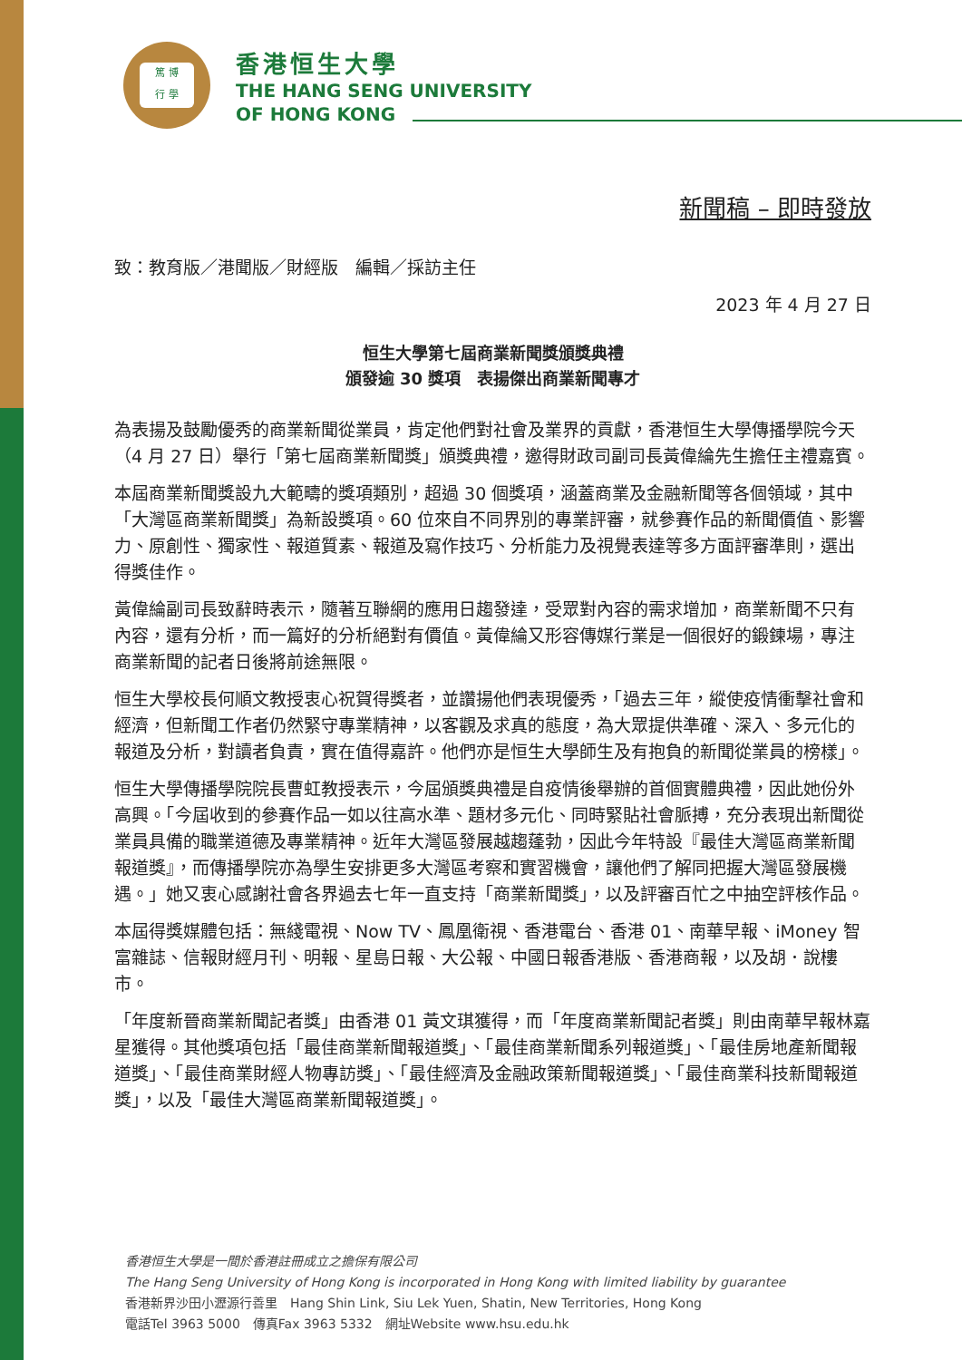篤 博
行 學
香港恒生大學
THE HANG SENG UNIVERSITY
OF HONG KONG
新聞稿 – 即時發放
致：教育版／港聞版／財經版　編輯／採訪主任
2023 年 4 月 27 日
恒生大學第七屆商業新聞獎頒獎典禮
頒發逾 30 獎項　表揚傑出商業新聞專才
為表揚及鼓勵優秀的商業新聞從業員，肯定他們對社會及業界的貢獻，香港恒生大學傳播學院今天（4 月 27 日）舉行「第七屆商業新聞獎」頒獎典禮，邀得財政司副司長黃偉綸先生擔任主禮嘉賓。
本屆商業新聞獎設九大範疇的獎項類別，超過 30 個獎項，涵蓋商業及金融新聞等各個領域，其中「大灣區商業新聞獎」為新設獎項。60 位來自不同界別的專業評審，就參賽作品的新聞價值、影響力、原創性、獨家性、報道質素、報道及寫作技巧、分析能力及視覺表達等多方面評審準則，選出得獎佳作。
黃偉綸副司長致辭時表示，隨著互聯網的應用日趨發達，受眾對內容的需求增加，商業新聞不只有內容，還有分析，而一篇好的分析絕對有價值。黃偉綸又形容傳媒行業是一個很好的鍛鍊場，專注商業新聞的記者日後將前途無限。
恒生大學校長何順文教授衷心祝賀得獎者，並讚揚他們表現優秀，「過去三年，縱使疫情衝擊社會和經濟，但新聞工作者仍然緊守專業精神，以客觀及求真的態度，為大眾提供準確、深入、多元化的報道及分析，對讀者負責，實在值得嘉許。他們亦是恒生大學師生及有抱負的新聞從業員的榜樣」。
恒生大學傳播學院院長曹虹教授表示，今屆頒獎典禮是自疫情後舉辦的首個實體典禮，因此她份外高興。「今屆收到的參賽作品一如以往高水準、題材多元化、同時緊貼社會脈搏，充分表現出新聞從業員具備的職業道德及專業精神。近年大灣區發展越趨蓬勃，因此今年特設『最佳大灣區商業新聞報道獎』，而傳播學院亦為學生安排更多大灣區考察和實習機會，讓他們了解同把握大灣區發展機遇。」她又衷心感謝社會各界過去七年一直支持「商業新聞獎」，以及評審百忙之中抽空評核作品。
本屆得獎媒體包括：無綫電視、Now TV、鳳凰衛視、香港電台、香港 01、南華早報、iMoney 智富雜誌、信報財經月刊、明報、星島日報、大公報、中國日報香港版、香港商報，以及胡．說樓市。
「年度新晉商業新聞記者獎」由香港 01 黃文琪獲得，而「年度商業新聞記者獎」則由南華早報林嘉星獲得。其他獎項包括「最佳商業新聞報道獎」、「最佳商業新聞系列報道獎」、「最佳房地產新聞報道獎」、「最佳商業財經人物專訪獎」、「最佳經濟及金融政策新聞報道獎」、「最佳商業科技新聞報道獎」，以及「最佳大灣區商業新聞報道獎」。
香港恒生大學是一間於香港註冊成立之擔保有限公司
The Hang Seng University of Hong Kong is incorporated in Hong Kong with limited liability by guarantee
香港新界沙田小瀝源行善里　Hang Shin Link, Siu Lek Yuen, Shatin, New Territories, Hong Kong
電話Tel 3963 5000　傳真Fax 3963 5332　網址Website www.hsu.edu.hk